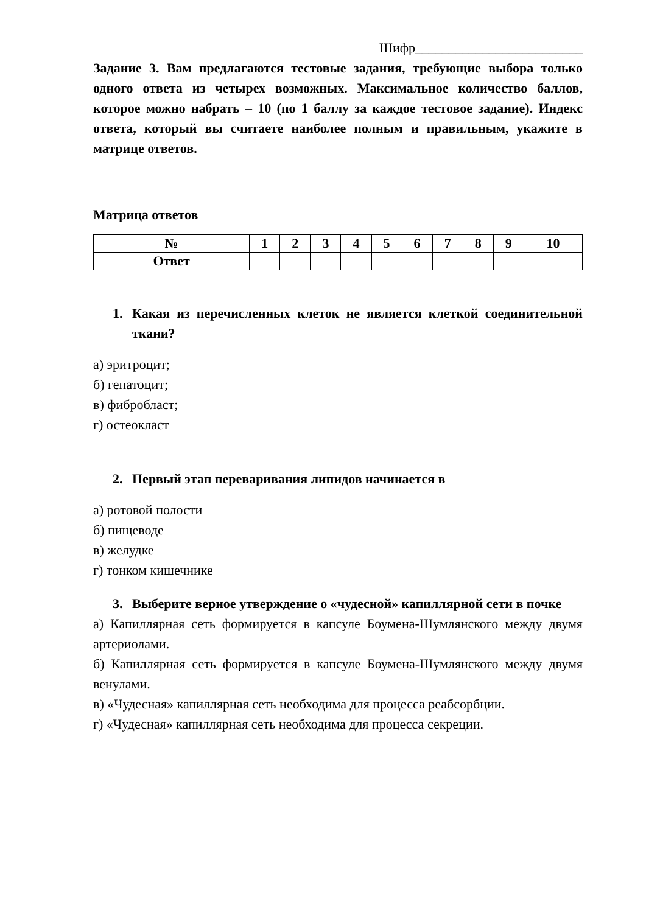Шифр_________________________
Задание 3. Вам предлагаются тестовые задания, требующие выбора только одного ответа из четырех возможных. Максимальное количество баллов, которое можно набрать – 10 (по 1 баллу за каждое тестовое задание). Индекс ответа, который вы считаете наиболее полным и правильным, укажите в матрице ответов.
Матрица ответов
| № | 1 | 2 | 3 | 4 | 5 | 6 | 7 | 8 | 9 | 10 |
| --- | --- | --- | --- | --- | --- | --- | --- | --- | --- | --- |
| Ответ | | | | | | | | | | |
1. Какая из перечисленных клеток не является клеткой соединительной ткани?
а) эритроцит;
б) гепатоцит;
в) фибробласт;
г) остеокласт
2. Первый этап переваривания липидов начинается в
а) ротовой полости
б) пищеводе
в) желудке
г) тонком кишечнике
3. Выберите верное утверждение о «чудесной» капиллярной сети в почке
а) Капиллярная сеть формируется в капсуле Боумена-Шумлянского между двумя артериолами.
б) Капиллярная сеть формируется в капсуле Боумена-Шумлянского между двумя венулами.
в) «Чудесная» капиллярная сеть необходима для процесса реабсорбции.
г) «Чудесная» капиллярная сеть необходима для процесса секреции.